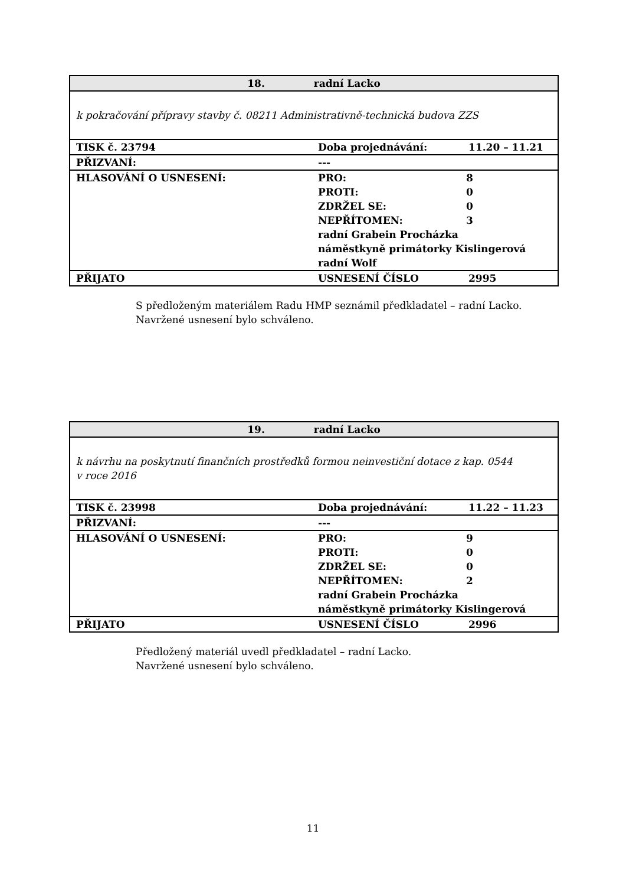| 18. radní Lacko | | |
| k pokračování přípravy stavby č. 08211 Administrativně-technická budova ZZS | | |
| TISK č. 23794 | Doba projednávání: | 11.20 – 11.21 |
| PŘIZVANÍ: | --- | |
| HLASOVÁNÍ O USNESENÍ: | PRO: 8 PROTI: 0 ZDRŽEL SE: 0 NEPŘÍTOMEN: 3 radní Grabein Procházka náměstkyně primátorky Kislingerová radní Wolf | |
| PŘIJATO | USNESENÍ ČÍSLO | 2995 |
S předloženým materiálem Radu HMP seznámil předkladatel – radní Lacko.
Navržené usnesení bylo schváleno.
| 19. radní Lacko | | |
| k návrhu na poskytnutí finančních prostředků formou neinvestiční dotace z kap. 0544 v roce 2016 | | |
| TISK č. 23998 | Doba projednávání: | 11.22 – 11.23 |
| PŘIZVANÍ: | --- | |
| HLASOVÁNÍ O USNESENÍ: | PRO: 9 PROTI: 0 ZDRŽEL SE: 0 NEPŘÍTOMEN: 2 radní Grabein Procházka náměstkyně primátorky Kislingerová | |
| PŘIJATO | USNESENÍ ČÍSLO | 2996 |
Předložený materiál uvedl předkladatel – radní Lacko.
Navržené usnesení bylo schváleno.
11